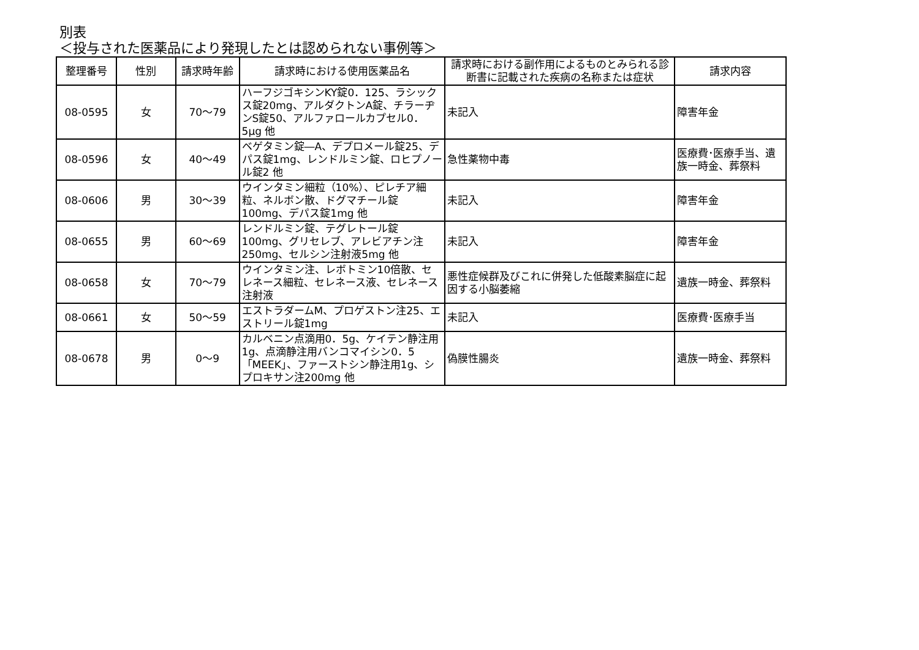別表
＜投与された医薬品により発現したとは認められない事例等＞
| 整理番号 | 性別 | 請求時年齢 | 請求時における使用医薬品名 | 請求時における副作用によるものとみられる診断書に記載された疾病の名称または症状 | 請求内容 |
| --- | --- | --- | --- | --- | --- |
| 08-0595 | 女 | 70～79 | ハーフジゴキシンKY錠0．125、ラシックス錠20mg、アルダクトンA錠、チラーヂンS錠50、アルファロールカプセル0．5μg 他 | 未記入 | 障害年金 |
| 08-0596 | 女 | 40～49 | ベゲタミン錠―A、デプロメール錠25、デパス錠1mg、レンドルミン錠、ロヒプノール錠2 他 | 急性薬物中毒 | 医療費･医療手当、遺族一時金、葬祭料 |
| 08-0606 | 男 | 30～39 | ウインタミン細粒（10%）、ピレチア細粒、ネルボン散、ドグマチール錠100mg、デパス錠1mg 他 | 未記入 | 障害年金 |
| 08-0655 | 男 | 60～69 | レンドルミン錠、テグレトール錠100mg、グリセレブ、アレビアチン注250mg、セルシン注射液5mg 他 | 未記入 | 障害年金 |
| 08-0658 | 女 | 70～79 | ウインタミン注、レボトミン10倍散、セレネース細粒、セレネース液、セレネース注射液 | 悪性症候群及びこれに併発した低酸素脳症に起因する小脳萎縮 | 遺族一時金、葬祭料 |
| 08-0661 | 女 | 50～59 | エストラダームM、プロゲストン注25、エストリール錠1mg | 未記入 | 医療費･医療手当 |
| 08-0678 | 男 | 0～9 | カルベニン点滴用0．5g、ケイテン静注用1g、点滴静注用バンコマイシン0．5「MEEK」、ファーストシン静注用1g、シプロキサン注200mg 他 | 偽膜性腸炎 | 遺族一時金、葬祭料 |